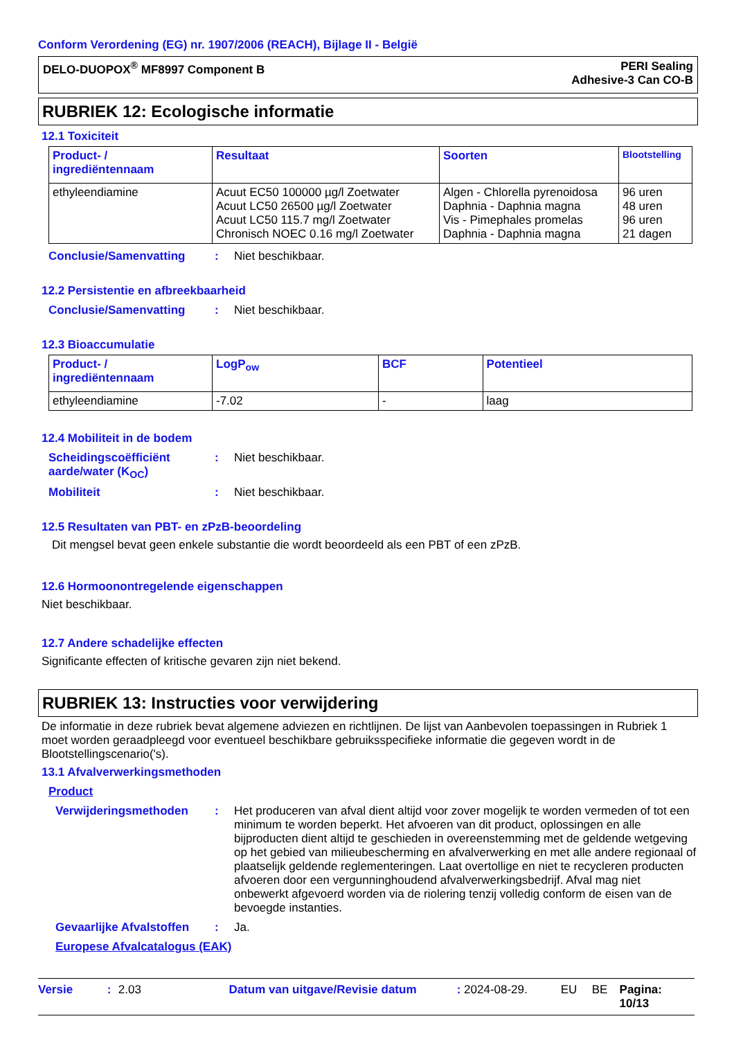Conform Verordening (EG) nr. 1907/2006 (REACH), Bijlage II - België
DELO-DUOPOX<sup>®</sup> MF8997 Component B
PERI Sealing
Adhesive-3 Can CO-B
RUBRIEK 12: Ecologische informatie
12.1 Toxiciteit
| Product- / ingrediëntennaam | Resultaat | Soorten | Blootstelling |
| --- | --- | --- | --- |
| ethyleendiamine | Acuut EC50 100000 µg/l Zoetwater Acuut LC50 26500 µg/l Zoetwater Acuut LC50 115.7 mg/l Zoetwater Chronisch NOEC 0.16 mg/l Zoetwater | Algen - Chlorella pyrenoidosa Daphnia - Daphnia magna Vis - Pimephales promelas Daphnia - Daphnia magna | 96 uren 48 uren 96 uren 21 dagen |
Conclusie/Samenvatting : Niet beschikbaar.
12.2 Persistentie en afbreekbaarheid
Conclusie/Samenvatting : Niet beschikbaar.
12.3 Bioaccumulatie
| Product- / ingrediëntennaam | LogP<sub>ow</sub> | BCF | Potentieel |
| --- | --- | --- | --- |
| ethyleendiamine | -7.02 | - | laag |
12.4 Mobiliteit in de bodem
Scheidingscoëfficiënt aarde/water (K<sub>OC</sub>)
: Niet beschikbaar.
Mobiliteit : Niet beschikbaar.
12.5 Resultaten van PBT- en zPzB-beoordeling
Dit mengsel bevat geen enkele substantie die wordt beoordeeld als een PBT of een zPzB.
12.6 Hormoonontregelende eigenschappen
Niet beschikbaar.
12.7 Andere schadelijke effecten
Significante effecten of kritische gevaren zijn niet bekend.
RUBRIEK 13: Instructies voor verwijdering
De informatie in deze rubriek bevat algemene adviezen en richtlijnen. De lijst van Aanbevolen toepassingen in Rubriek 1 moet worden geraadpleegd voor eventueel beschikbare gebruiksspecifieke informatie die gegeven wordt in de Blootstellingscenario('s).
13.1 Afvalverwerkingsmethoden
Product
Verwijderingsmethoden : Het produceren van afval dient altijd voor zover mogelijk te worden vermeden of tot een minimum te worden beperkt. Het afvoeren van dit product, oplossingen en alle bijproducten dient altijd te geschieden in overeenstemming met de geldende wetgeving op het gebied van milieubescherming en afvalverwerking en met alle andere regionaal of plaatselijk geldende reglementeringen. Laat overtollige en niet te recycleren producten afvoeren door een vergunninghoudend afvalverwerkingsbedrijf. Afval mag niet onbewerkt afgevoerd worden via de riolering tenzij volledig conform de eisen van de bevoegde instanties.
Gevaarlijke Afvalstoffen
: Ja.
Europese Afvalcatalogus (EAK)
Versie: 2.03 Datum van uitgave/Revisie datum: 2024-08-29. EU BE Pagina: 10/13